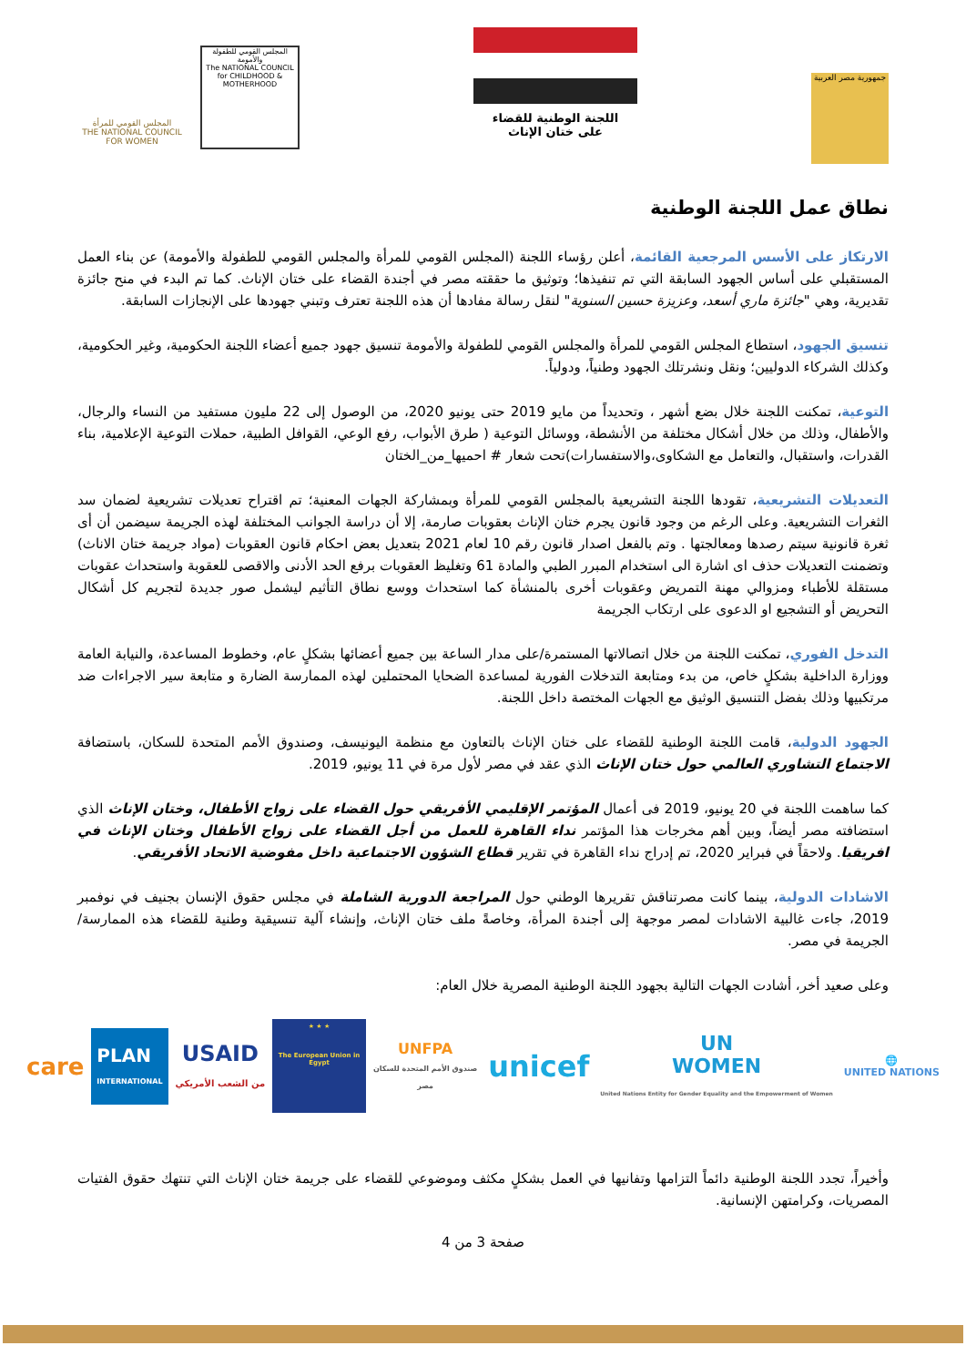جمهورية مصر العربية
اللجنة الوطنية للقضاء
على ختان الإناث
المجلس القومي للمرأة
THE NATIONAL COUNCIL FOR WOMEN
المجلس القومي للطفولة والأمومة
The NATIONAL COUNCIL for CHILDHOOD & MOTHERHOOD
نطاق عمل اللجنة الوطنية
الارتكاز على الأسس المرجعية القائمة، أعلن رؤساء اللجنة (المجلس القومي للمرأة والمجلس القومي للطفولة والأمومة) عن بناء العمل المستقبلي على أساس الجهود السابقة التي تم تنفيذها؛ وتوثيق ما حققته مصر في أجندة القضاء على ختان الإناث. كما تم البدء في منح جائزة تقديرية، وهي "جائزة ماري أسعد، وعزيزة حسين السنوية" لنقل رسالة مفادها أن هذه اللجنة تعترف وتبني جهودها على الإنجازات السابقة.
تنسيق الجهود، استطاع المجلس القومي للمرأة والمجلس القومي للطفولة والأمومة تنسيق جهود جميع أعضاء اللجنة الحكومية، وغير الحكومية، وكذلك الشركاء الدوليين؛ ونقل ونشرتلك الجهود وطنياً، ودولياً.
التوعية، تمكنت اللجنة خلال بضع أشهر ، وتحديداً من مايو 2019 حتى يونيو 2020، من الوصول إلى 22 مليون مستفيد من النساء والرجال، والأطفال، وذلك من خلال أشكال مختلفة من الأنشطة، ووسائل التوعية ( طرق الأبواب، رفع الوعي، القوافل الطبية، حملات التوعية الإعلامية، بناء القدرات، واستقبال، والتعامل مع الشكاوى،والاستفسارات)تحت شعار # احميها_من_الختان
التعديلات التشريعية، تقودها اللجنة التشريعية بالمجلس القومي للمرأة وبمشاركة الجهات المعنية؛ تم اقتراح تعديلات تشريعية لضمان سد الثغرات التشريعية. وعلى الرغم من وجود قانون يجرم ختان الإناث بعقوبات صارمة، إلا أن دراسة الجوانب المختلفة لهذه الجريمة سيضمن أن أى ثغرة قانونية سيتم رصدها ومعالجتها . وتم بالفعل اصدار قانون رقم 10 لعام 2021 بتعديل بعض احكام قانون العقوبات (مواد جريمة ختان الاناث) وتضمنت التعديلات حذف اى اشارة الى استخدام المبرر الطبي والمادة 61 وتغليظ العقوبات برفع الحد الأدنى والاقصى للعقوبة واستحداث عقوبات مستقلة للأطباء ومزوالي مهنة التمريض وعقوبات أخرى بالمنشأة كما استحداث ووسع نطاق التأثيم ليشمل صور جديدة لتجريم كل أشكال التحريض أو التشجيع او الدعوى على ارتكاب الجريمة
التدخل الفوري، تمكنت اللجنة من خلال اتصالاتها المستمرة/على مدار الساعة بين جميع أعضائها بشكلٍ عام، وخطوط المساعدة، والنيابة العامة ووزارة الداخلية بشكلٍ خاص، من بدء ومتابعة التدخلات الفورية لمساعدة الضحايا المحتملين لهذه الممارسة الضارة و متابعة سير الاجراءات ضد مرتكبيها وذلك بفضل التنسيق الوثيق مع الجهات المختصة داخل اللجنة.
الجهود الدولية، قامت اللجنة الوطنية للقضاء على ختان الإناث بالتعاون مع منظمة اليونيسف، وصندوق الأمم المتحدة للسكان، باستضافة الاجتماع التشاوري العالمي حول ختان الإناث الذي عقد في مصر لأول مرة في 11 يونيو، 2019.
كما ساهمت اللجنة في 20 يونيو، 2019 فى أعمال المؤتمر الإقليمي الأفريقي حول القضاء على زواج الأطفال، وختان الإناث الذي استضافته مصر أيضاً، وبين أهم مخرجات هذا المؤتمر نداء القاهرة للعمل من أجل القضاء على زواج الأطفال وختان الإناث في افريقيا. ولاحقاً في فبراير 2020، تم إدراج نداء القاهرة في تقرير قطاع الشؤون الاجتماعية داخل مفوضية الاتحاد الأفريقي.
الاشادات الدولية، بينما كانت مصرتناقش تقريرها الوطني حول المراجعة الدورية الشاملة في مجلس حقوق الإنسان بجنيف في نوفمبر 2019، جاءت غالبية الاشادات لمصر موجهة إلى أجندة المرأة، وخاصةً ملف ختان الإناث، وإنشاء آلية تنسيقية وطنية للقضاء هذه الممارسة/الجريمة في مصر.
وعلى صعيد أخر، أشادت الجهات التالية بجهود اللجنة الوطنية المصرية خلال العام:
care
PLAN
INTERNATIONAL
USAID
من الشعب الأمريكي
★ ★ ★
The European Union in Egypt
UNFPA
صندوق الأمم المتحدة للسكان
مصر
unicef
UN
WOMEN
United Nations Entity for Gender Equality and the Empowerment of Women
🌐
UNITED NATIONS
وأخيراً، تجدد اللجنة الوطنية دائماً التزامها وتفانيها في العمل بشكلٍ مكثف وموضوعي للقضاء على جريمة ختان الإناث التي تنتهك حقوق الفتيات المصريات، وكرامتهن الإنسانية.
صفحة 3 من 4